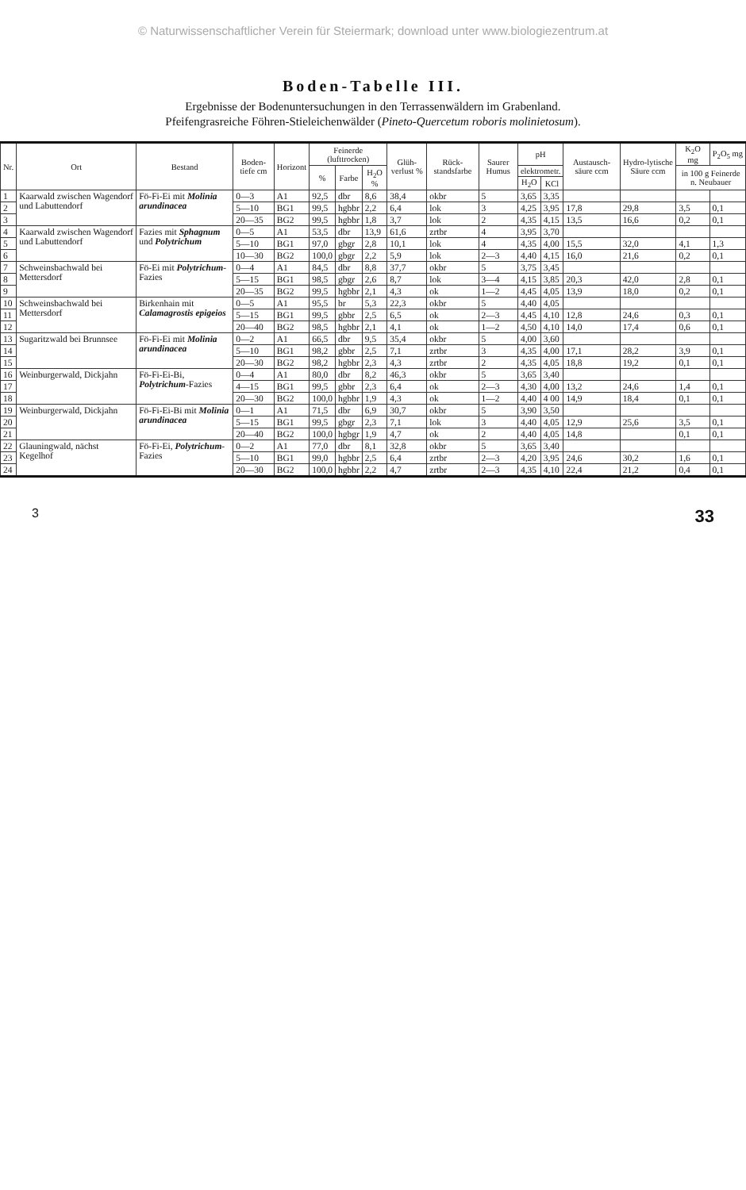© Naturwissenschaftlicher Verein für Steiermark; download unter www.biologiezentrum.at
Boden-Tabelle III.
Ergebnisse der Bodenuntersuchungen in den Terrassenwäldern im Grabenland.
Pfeifengrasreiche Föhren-Stieleichenwälder (Pineto-Quercetum roboris molinietosum).
| Nr. | Ort | Bestand | Boden-tiefe cm | Horizont | Feinerde (lufttrocken) | | | Glüh-verlust % | Rück-standsfarbe | Saurer Humus | pH | | Austausch-säure ccm | Hydro-lytische Säure ccm | K<sub>2</sub>O mg | P<sub>2</sub>O<sub>5</sub> mg |
| --- | --- | --- | --- | --- | --- | --- | --- | --- | --- | --- | --- | --- | --- | --- | --- | --- |
| | | | | | % | Farbe | H<sub>2</sub>O % | | | | elektrometr. | | | | in 100 g Feinerde n. Neubauer | |
| | | | | | | | | | | | H<sub>2</sub>O | KCl | | | | |
| 1 | Kaarwald zwischen Wagendorf und Labuttendorf | Fö-Fi-Ei mit Molinia arundinacea | 0—3 | A1 | 92,5 | dbr | 8,6 | 38,4 | okbr | 5 | 3,65 | 3,35 | | | | |
| 2 | | | 5—10 | BG1 | 99,5 | hgbbr | 2,2 | 6,4 | lok | 3 | 4,25 | 3,95 | 17,8 | 29,8 | 3,5 | 0,1 |
| 3 | | | 20—35 | BG2 | 99,5 | hgbbr | 1,8 | 3,7 | lok | 2 | 4,35 | 4,15 | 13,5 | 16,6 | 0,2 | 0,1 |
| 4 | Kaarwald zwischen Wagendorf und Labuttendorf | Fazies mit Sphagnum und Polytrichum | 0—5 | A1 | 53,5 | dbr | 13,9 | 61,6 | zrtbr | 4 | 3,95 | 3,70 | | | | |
| 5 | | | 5—10 | BG1 | 97,0 | gbgr | 2,8 | 10,1 | lok | 4 | 4,35 | 4,00 | 15,5 | 32,0 | 4,1 | 1,3 |
| 6 | | | 10—30 | BG2 | 100,0 | gbgr | 2,2 | 5,9 | lok | 2—3 | 4,40 | 4,15 | 16,0 | 21,6 | 0,2 | 0,1 |
| 7 | Schweinsbachwald bei Mettersdorf | Fö-Ei mit Polytrichum -Fazies | 0—4 | A1 | 84,5 | dbr | 8,8 | 37,7 | okbr | 5 | 3,75 | 3,45 | | | | |
| 8 | | | 5—15 | BG1 | 98,5 | gbgr | 2,6 | 8,7 | lok | 3—4 | 4,15 | 3,85 | 20,3 | 42,0 | 2,8 | 0,1 |
| 9 | | | 20—35 | BG2 | 99,5 | hgbbr | 2,1 | 4,3 | ok | 1—2 | 4,45 | 4,05 | 13,9 | 18,0 | 0,2 | 0,1 |
| 10 | Schweinsbachwald bei Mettersdorf | Birkenhain mit Calamagrostis epigeios | 0—5 | A1 | 95,5 | br | 5,3 | 22,3 | okbr | 5 | 4,40 | 4,05 | | | | |
| 11 | | | 5—15 | BG1 | 99,5 | gbbr | 2,5 | 6,5 | ok | 2—3 | 4,45 | 4,10 | 12,8 | 24,6 | 0,3 | 0,1 |
| 12 | | | 20—40 | BG2 | 98,5 | hgbbr | 2,1 | 4,1 | ok | 1—2 | 4,50 | 4,10 | 14,0 | 17,4 | 0,6 | 0,1 |
| 13 | Sugaritzwald bei Brunnsee | Fö-Fi-Ei mit Molinia arundinacea | 0—2 | A1 | 66,5 | dbr | 9,5 | 35,4 | okbr | 5 | 4,00 | 3,60 | | | | |
| 14 | | | 5—10 | BG1 | 98,2 | gbbr | 2,5 | 7,1 | zrtbr | 3 | 4,35 | 4,00 | 17,1 | 28,2 | 3,9 | 0,1 |
| 15 | | | 20—30 | BG2 | 98,2 | hgbbr | 2,3 | 4,3 | zrtbr | 2 | 4,35 | 4,05 | 18,8 | 19,2 | 0,1 | 0,1 |
| 16 | Weinburgerwald, Dickjahn | Fö-Fi-Ei-Bi, Polytrichum -Fazies | 0—4 | A1 | 80,0 | dbr | 8,2 | 46,3 | okbr | 5 | 3,65 | 3,40 | | | | |
| 17 | | | 4—15 | BG1 | 99,5 | gbbr | 2,3 | 6,4 | ok | 2—3 | 4,30 | 4,00 | 13,2 | 24,6 | 1,4 | 0,1 |
| 18 | | | 20—30 | BG2 | 100,0 | hgbbr | 1,9 | 4,3 | ok | 1—2 | 4,40 | 4 00 | 14,9 | 18,4 | 0,1 | 0,1 |
| 19 | Weinburgerwald, Dickjahn | Fö-Fi-Ei-Bi mit Molinia arundinacea | 0—1 | A1 | 71,5 | dbr | 6,9 | 30,7 | okbr | 5 | 3,90 | 3,50 | | | | |
| 20 | | | 5—15 | BG1 | 99,5 | gbgr | 2,3 | 7,1 | lok | 3 | 4,40 | 4,05 | 12,9 | 25,6 | 3,5 | 0,1 |
| 21 | | | 20—40 | BG2 | 100,0 | hgbgr | 1,9 | 4,7 | ok | 2 | 4,40 | 4,05 | 14,8 | | 0,1 | 0,1 |
| 22 | Glauningwald, nächst Kegelhof | Fö-Fi-Ei, Polytrichum -Fazies | 0—2 | A1 | 77,0 | dbr | 8,1 | 32,8 | okbr | 5 | 3,65 | 3,40 | | | | |
| 23 | | | 5—10 | BG1 | 99,0 | hgbbr | 2,5 | 6,4 | zrtbr | 2—3 | 4,20 | 3,95 | 24,6 | 30,2 | 1,6 | 0,1 |
| 24 | | | 20—30 | BG2 | 100,0 | hgbbr | 2,2 | 4,7 | zrtbr | 2—3 | 4,35 | 4,10 | 22,4 | 21,2 | 0,4 | 0,1 |
3 33